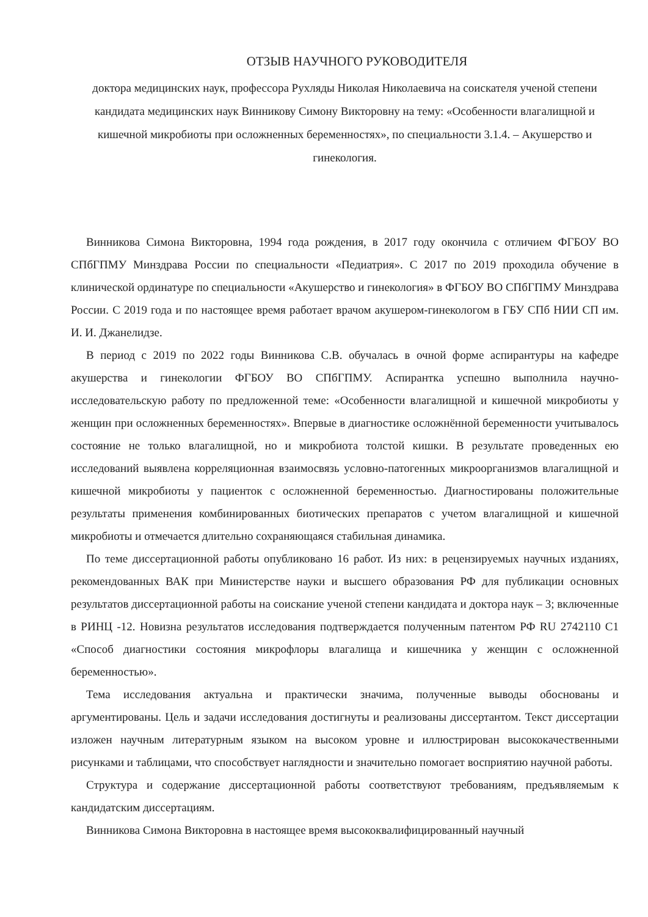ОТЗЫВ НАУЧНОГО РУКОВОДИТЕЛЯ
доктора медицинских наук, профессора Рухляды Николая Николаевича на соискателя ученой степени кандидата медицинских наук Винникову Симону Викторовну на тему: «Особенности влагалищной и кишечной микробиоты при осложненных беременностях», по специальности 3.1.4. – Акушерство и гинекология.
Винникова Симона Викторовна, 1994 года рождения, в 2017 году окончила с отличием ФГБОУ ВО СПбГПМУ Минздрава России по специальности «Педиатрия». С 2017 по 2019 проходила обучение в клинической ординатуре по специальности «Акушерство и гинекология» в ФГБОУ ВО СПбГПМУ Минздрава России. С 2019 года и по настоящее время работает врачом акушером-гинекологом в ГБУ СПб НИИ СП им. И. И. Джанелидзе.
В период с 2019 по 2022 годы Винникова С.В. обучалась в очной форме аспирантуры на кафедре акушерства и гинекологии ФГБОУ ВО СПбГПМУ. Аспирантка успешно выполнила научно-исследовательскую работу по предложенной теме: «Особенности влагалищной и кишечной микробиоты у женщин при осложненных беременностях». Впервые в диагностике осложнённой беременности учитывалось состояние не только влагалищной, но и микробиота толстой кишки. В результате проведенных ею исследований выявлена корреляционная взаимосвязь условно-патогенных микроорганизмов влагалищной и кишечной микробиоты у пациенток с осложненной беременностью. Диагностированы положительные результаты применения комбинированных биотических препаратов с учетом влагалищной и кишечной микробиоты и отмечается длительно сохраняющаяся стабильная динамика.
По теме диссертационной работы опубликовано 16 работ. Из них: в рецензируемых научных изданиях, рекомендованных ВАК при Министерстве науки и высшего образования РФ для публикации основных результатов диссертационной работы на соискание ученой степени кандидата и доктора наук – 3; включенные в РИНЦ -12. Новизна результатов исследования подтверждается полученным патентом РФ RU 2742110 C1 «Способ диагностики состояния микрофлоры влагалища и кишечника у женщин с осложненной беременностью».
Тема исследования актуальна и практически значима, полученные выводы обоснованы и аргументированы. Цель и задачи исследования достигнуты и реализованы диссертантом. Текст диссертации изложен научным литературным языком на высоком уровне и иллюстрирован высококачественными рисунками и таблицами, что способствует наглядности и значительно помогает восприятию научной работы.
Структура и содержание диссертационной работы соответствуют требованиям, предъявляемым к кандидатским диссертациям.
Винникова Симона Викторовна в настоящее время высококвалифицированный научный